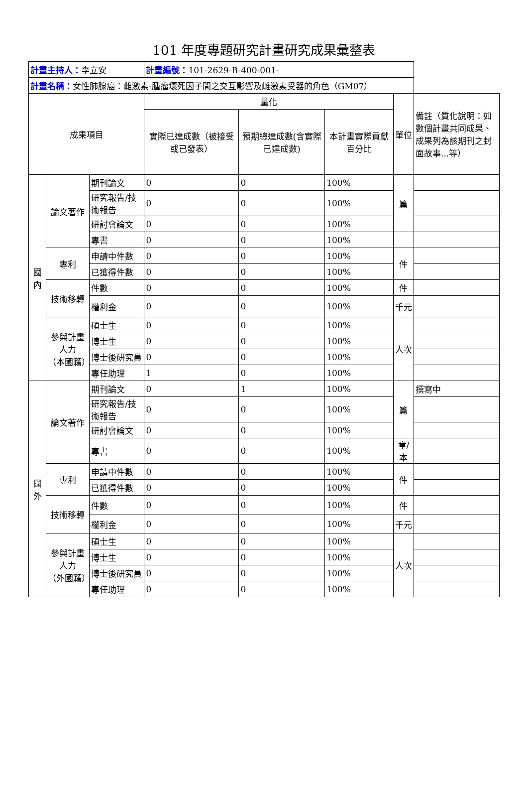101 年度專題研究計畫研究成果彙整表
| 計畫主持人： 李立安 | | | 計畫編號： 101-2629-B-400-001- | | | | |
| 計畫名稱： 女性肺腺癌：雌激素-腫瘤壞死因子間之交互影響及雌激素受器的角色（GM07） | | | | | | | |
| 成果項目 | | | 量化 | | | 單位 | 備註（質化說明：如數個計畫共同成果、成果列為該期刊之封面故事...等） |
| | | | 實際已達成數（被接受或已發表） | 預期總達成數(含實際已達成數) | 本計畫實際貢獻百分比 | | |
| 國內 | 論文著作 | 期刊論文 | 0 | 0 | 100% | 篇 | |
| | | 研究報告/技術報告 | 0 | 0 | 100% | | |
| | | 研討會論文 | 0 | 0 | 100% | | |
| | | 專書 | 0 | 0 | 100% | | |
| | 專利 | 申請中件數 | 0 | 0 | 100% | 件 | |
| | | 已獲得件數 | 0 | 0 | 100% | | |
| | 技術移轉 | 件數 | 0 | 0 | 100% | 件 | |
| | | 權利金 | 0 | 0 | 100% | 千元 | |
| | 參與計畫人力 （本國籍） | 碩士生 | 0 | 0 | 100% | 人次 | |
| | | 博士生 | 0 | 0 | 100% | | |
| | | 博士後研究員 | 0 | 0 | 100% | | |
| | | 專任助理 | 1 | 0 | 100% | | |
| 國外 | 論文著作 | 期刊論文 | 0 | 1 | 100% | 篇 | 撰寫中 |
| | | 研究報告/技術報告 | 0 | 0 | 100% | | |
| | | 研討會論文 | 0 | 0 | 100% | | |
| | | 專書 | 0 | 0 | 100% | 章/本 | |
| | 專利 | 申請中件數 | 0 | 0 | 100% | 件 | |
| | | 已獲得件數 | 0 | 0 | 100% | | |
| | 技術移轉 | 件數 | 0 | 0 | 100% | 件 | |
| | | 權利金 | 0 | 0 | 100% | 千元 | |
| | 參與計畫人力 （外國籍） | 碩士生 | 0 | 0 | 100% | 人次 | |
| | | 博士生 | 0 | 0 | 100% | | |
| | | 博士後研究員 | 0 | 0 | 100% | | |
| | | 專任助理 | 0 | 0 | 100% | | |